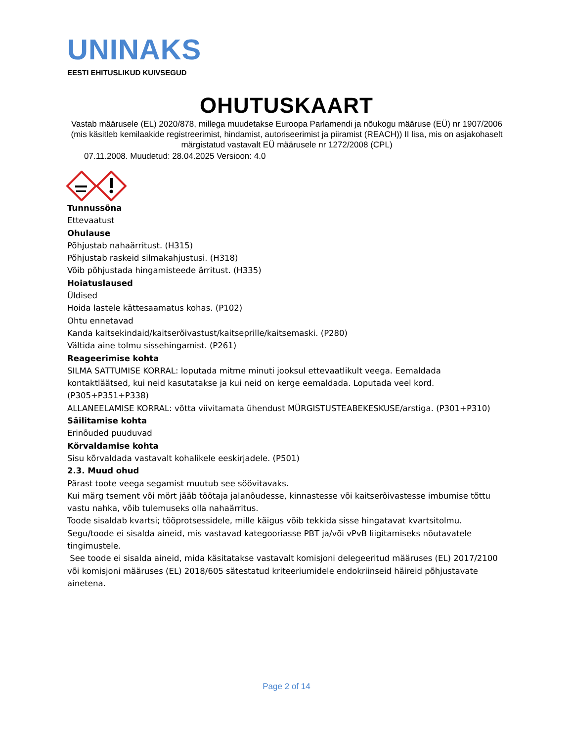UNINAKS
EESTI EHITUSLIKUD KUIVSEGUD
OHUTUSKAART
Vastab määrusele (EL) 2020/878, millega muudetakse Euroopa Parlamendi ja nõukogu määruse (EÜ) nr 1907/2006 (mis käsitleb kemilaakide registreerimist, hindamist, autoriseerimist ja piiramist (REACH)) II lisa, mis on asjakohaselt märgistatud vastavalt EÜ määrusele nr 1272/2008 (CPL)
07.11.2008. Muudetud: 28.04.2025 Versioon: 4.0
Tunnussõna
Ettevaatust
Ohulause
Põhjustab nahaärritust. (H315)
Põhjustab raskeid silmakahjustusi. (H318)
Võib põhjustada hingamisteede ärritust. (H335)
Hoiatuslaused
Üldised
Hoida lastele kättesaamatus kohas. (P102)
Ohtu ennetavad
Kanda kaitsekindaid/kaitserõivastust/kaitseprille/kaitsemaski. (P280)
Vältida aine tolmu sissehingamist. (P261)
Reageerimise kohta
SILMA SATTUMISE KORRAL: loputada mitme minuti jooksul ettevaatlikult veega. Eemaldada kontaktläätsed, kui neid kasutatakse ja kui neid on kerge eemaldada. Loputada veel kord. (P305+P351+P338)
ALLANEELAMISE KORRAL: võtta viivitamata ühendust MÜRGISTUSTEABEKESKUSE/arstiga. (P301+P310)
Säilitamise kohta
Erinõuded puuduvad
Kõrvaldamise kohta
Sisu kõrvaldada vastavalt kohalikele eeskirjadele. (P501)
2.3. Muud ohud
Pärast toote veega segamist muutub see söövitavaks.
Kui märg tsement või mört jääb töötaja jalanõudesse, kinnastesse või kaitserõivastesse imbumise tõttu vastu nahka, võib tulemuseks olla nahaärritus.
Toode sisaldab kvartsi; tööprotsessidele, mille käigus võib tekkida sisse hingatavat kvartsitolmu.
Segu/toode ei sisalda aineid, mis vastavad kategooriasse PBT ja/või vPvB liigitamiseks nõutavatele tingimustele.
See toode ei sisalda aineid, mida käsitatakse vastavalt komisjoni delegeeritud määruses (EL) 2017/2100 või komisjoni määruses (EL) 2018/605 sätestatud kriteeriumidele endokriinseid häireid põhjustavate ainetena.
Page 2 of 14